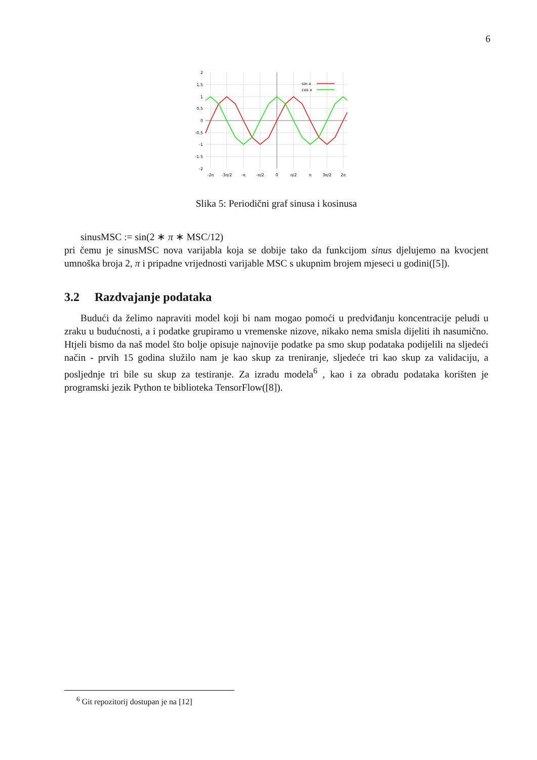6
sin x
cos x
2
1.5
1
0.5
0
-0.5
-1
-1.5
-2
-2π
-3π/2
-π
-π/2
0
π/2
π
3π/2
2π
Slika 5: Periodični graf sinusa i kosinusa
sinusMSC := sin(2 ∗ π ∗ MSC/12)
pri čemu je sinusMSC nova varijabla koja se dobije tako da funkcijom sinus djelujemo na kvocjent umnoška broja 2, π i pripadne vrijednosti varijable MSC s ukupnim brojem mjeseci u godini([5]).
3.2 Razdvajanje podataka
Budući da želimo napraviti model koji bi nam mogao pomoći u predviđanju koncentracije peludi u zraku u budućnosti, a i podatke grupiramo u vremenske nizove, nikako nema smisla dijeliti ih nasumično. Htjeli bismo da naš model što bolje opisuje najnovije podatke pa smo skup podataka podijelili na sljedeći način - prvih 15 godina služilo nam je kao skup za treniranje, sljedeće tri kao skup za validaciju, a posljednje tri bile su skup za testiranje. Za izradu modela<sup>6</sup> , kao i za obradu podataka korišten je programski jezik Python te biblioteka TensorFlow([8]).
<sup>6</sup> Git repozitorij dostupan je na [12]